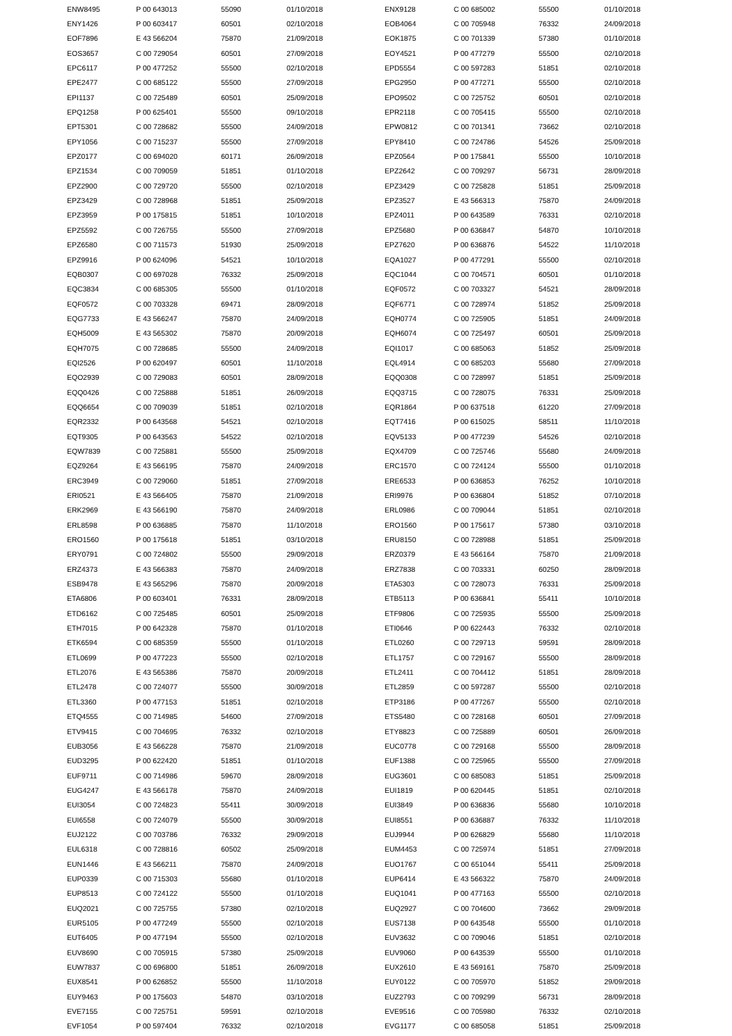| ENW8495 | P 00 643013 | 55090 | 01/10/2018 |
| ENY1426 | P 00 603417 | 60501 | 02/10/2018 |
| EOF7896 | E 43 566204 | 75870 | 21/09/2018 |
| EOS3657 | C 00 729054 | 60501 | 27/09/2018 |
| EPC6117 | P 00 477252 | 55500 | 02/10/2018 |
| EPE2477 | C 00 685122 | 55500 | 27/09/2018 |
| EPI1137 | C 00 725489 | 60501 | 25/09/2018 |
| EPQ1258 | P 00 625401 | 55500 | 09/10/2018 |
| EPT5301 | C 00 728682 | 55500 | 24/09/2018 |
| EPY1056 | C 00 715237 | 55500 | 27/09/2018 |
| EPZ0177 | C 00 694020 | 60171 | 26/09/2018 |
| EPZ1534 | C 00 709059 | 51851 | 01/10/2018 |
| EPZ2900 | C 00 729720 | 55500 | 02/10/2018 |
| EPZ3429 | C 00 728968 | 51851 | 25/09/2018 |
| EPZ3959 | P 00 175815 | 51851 | 10/10/2018 |
| EPZ5592 | C 00 726755 | 55500 | 27/09/2018 |
| EPZ6580 | C 00 711573 | 51930 | 25/09/2018 |
| EPZ9916 | P 00 624096 | 54521 | 10/10/2018 |
| EQB0307 | C 00 697028 | 76332 | 25/09/2018 |
| EQC3834 | C 00 685305 | 55500 | 01/10/2018 |
| EQF0572 | C 00 703328 | 69471 | 28/09/2018 |
| EQG7733 | E 43 566247 | 75870 | 24/09/2018 |
| EQH5009 | E 43 565302 | 75870 | 20/09/2018 |
| EQH7075 | C 00 728685 | 55500 | 24/09/2018 |
| EQI2526 | P 00 620497 | 60501 | 11/10/2018 |
| EQO2939 | C 00 729083 | 60501 | 28/09/2018 |
| EQQ0426 | C 00 725888 | 51851 | 26/09/2018 |
| EQQ6654 | C 00 709039 | 51851 | 02/10/2018 |
| EQR2332 | P 00 643568 | 54521 | 02/10/2018 |
| EQT9305 | P 00 643563 | 54522 | 02/10/2018 |
| EQW7839 | C 00 725881 | 55500 | 25/09/2018 |
| EQZ9264 | E 43 566195 | 75870 | 24/09/2018 |
| ERC3949 | C 00 729060 | 51851 | 27/09/2018 |
| ERI0521 | E 43 566405 | 75870 | 21/09/2018 |
| ERK2969 | E 43 566190 | 75870 | 24/09/2018 |
| ERL8598 | P 00 636885 | 75870 | 11/10/2018 |
| ERO1560 | P 00 175618 | 51851 | 03/10/2018 |
| ERY0791 | C 00 724802 | 55500 | 29/09/2018 |
| ERZ4373 | E 43 566383 | 75870 | 24/09/2018 |
| ESB9478 | E 43 565296 | 75870 | 20/09/2018 |
| ETA6806 | P 00 603401 | 76331 | 28/09/2018 |
| ETD6162 | C 00 725485 | 60501 | 25/09/2018 |
| ETH7015 | P 00 642328 | 75870 | 01/10/2018 |
| ETK6594 | C 00 685359 | 55500 | 01/10/2018 |
| ETL0699 | P 00 477223 | 55500 | 02/10/2018 |
| ETL2076 | E 43 565386 | 75870 | 20/09/2018 |
| ETL2478 | C 00 724077 | 55500 | 30/09/2018 |
| ETL3360 | P 00 477153 | 51851 | 02/10/2018 |
| ETQ4555 | C 00 714985 | 54600 | 27/09/2018 |
| ETV9415 | C 00 704695 | 76332 | 02/10/2018 |
| EUB3056 | E 43 566228 | 75870 | 21/09/2018 |
| EUD3295 | P 00 622420 | 51851 | 01/10/2018 |
| EUF9711 | C 00 714986 | 59670 | 28/09/2018 |
| EUG4247 | E 43 566178 | 75870 | 24/09/2018 |
| EUI3054 | C 00 724823 | 55411 | 30/09/2018 |
| EUI6558 | C 00 724079 | 55500 | 30/09/2018 |
| EUJ2122 | C 00 703786 | 76332 | 29/09/2018 |
| EUL6318 | C 00 728816 | 60502 | 25/09/2018 |
| EUN1446 | E 43 566211 | 75870 | 24/09/2018 |
| EUP0339 | C 00 715303 | 55680 | 01/10/2018 |
| EUP8513 | C 00 724122 | 55500 | 01/10/2018 |
| EUQ2021 | C 00 725755 | 57380 | 02/10/2018 |
| EUR5105 | P 00 477249 | 55500 | 02/10/2018 |
| EUT6405 | P 00 477194 | 55500 | 02/10/2018 |
| EUV8690 | C 00 705915 | 57380 | 25/09/2018 |
| EUW7837 | C 00 696800 | 51851 | 26/09/2018 |
| EUX8541 | P 00 626852 | 55500 | 11/10/2018 |
| EUY9463 | P 00 175603 | 54870 | 03/10/2018 |
| EVE7155 | C 00 725751 | 59591 | 02/10/2018 |
| EVF1054 | P 00 597404 | 76332 | 02/10/2018 |
| ENX9128 | C 00 685002 | 55500 | 01/10/2018 |
| EOB4064 | C 00 705948 | 76332 | 24/09/2018 |
| EOK1875 | C 00 701339 | 57380 | 01/10/2018 |
| EOY4521 | P 00 477279 | 55500 | 02/10/2018 |
| EPD5554 | C 00 597283 | 51851 | 02/10/2018 |
| EPG2950 | P 00 477271 | 55500 | 02/10/2018 |
| EPO9502 | C 00 725752 | 60501 | 02/10/2018 |
| EPR2118 | C 00 705415 | 55500 | 02/10/2018 |
| EPW0812 | C 00 701341 | 73662 | 02/10/2018 |
| EPY8410 | C 00 724786 | 54526 | 25/09/2018 |
| EPZ0564 | P 00 175841 | 55500 | 10/10/2018 |
| EPZ2642 | C 00 709297 | 56731 | 28/09/2018 |
| EPZ3429 | C 00 725828 | 51851 | 25/09/2018 |
| EPZ3527 | E 43 566313 | 75870 | 24/09/2018 |
| EPZ4011 | P 00 643589 | 76331 | 02/10/2018 |
| EPZ5680 | P 00 636847 | 54870 | 10/10/2018 |
| EPZ7620 | P 00 636876 | 54522 | 11/10/2018 |
| EQA1027 | P 00 477291 | 55500 | 02/10/2018 |
| EQC1044 | C 00 704571 | 60501 | 01/10/2018 |
| EQF0572 | C 00 703327 | 54521 | 28/09/2018 |
| EQF6771 | C 00 728974 | 51852 | 25/09/2018 |
| EQH0774 | C 00 725905 | 51851 | 24/09/2018 |
| EQH6074 | C 00 725497 | 60501 | 25/09/2018 |
| EQI1017 | C 00 685063 | 51852 | 25/09/2018 |
| EQL4914 | C 00 685203 | 55680 | 27/09/2018 |
| EQQ0308 | C 00 728997 | 51851 | 25/09/2018 |
| EQQ3715 | C 00 728075 | 76331 | 25/09/2018 |
| EQR1864 | P 00 637518 | 61220 | 27/09/2018 |
| EQT7416 | P 00 615025 | 58511 | 11/10/2018 |
| EQV5133 | P 00 477239 | 54526 | 02/10/2018 |
| EQX4709 | C 00 725746 | 55680 | 24/09/2018 |
| ERC1570 | C 00 724124 | 55500 | 01/10/2018 |
| ERE6533 | P 00 636853 | 76252 | 10/10/2018 |
| ERI9976 | P 00 636804 | 51852 | 07/10/2018 |
| ERL0986 | C 00 709044 | 51851 | 02/10/2018 |
| ERO1560 | P 00 175617 | 57380 | 03/10/2018 |
| ERU8150 | C 00 728988 | 51851 | 25/09/2018 |
| ERZ0379 | E 43 566164 | 75870 | 21/09/2018 |
| ERZ7838 | C 00 703331 | 60250 | 28/09/2018 |
| ETA5303 | C 00 728073 | 76331 | 25/09/2018 |
| ETB5113 | P 00 636841 | 55411 | 10/10/2018 |
| ETF9806 | C 00 725935 | 55500 | 25/09/2018 |
| ETI0646 | P 00 622443 | 76332 | 02/10/2018 |
| ETL0260 | C 00 729713 | 59591 | 28/09/2018 |
| ETL1757 | C 00 729167 | 55500 | 28/09/2018 |
| ETL2411 | C 00 704412 | 51851 | 28/09/2018 |
| ETL2859 | C 00 597287 | 55500 | 02/10/2018 |
| ETP3186 | P 00 477267 | 55500 | 02/10/2018 |
| ETS5480 | C 00 728168 | 60501 | 27/09/2018 |
| ETY8823 | C 00 725889 | 60501 | 26/09/2018 |
| EUC0778 | C 00 729168 | 55500 | 28/09/2018 |
| EUF1388 | C 00 725965 | 55500 | 27/09/2018 |
| EUG3601 | C 00 685083 | 51851 | 25/09/2018 |
| EUI1819 | P 00 620445 | 51851 | 02/10/2018 |
| EUI3849 | P 00 636836 | 55680 | 10/10/2018 |
| EUI8551 | P 00 636887 | 76332 | 11/10/2018 |
| EUJ9944 | P 00 626829 | 55680 | 11/10/2018 |
| EUM4453 | C 00 725974 | 51851 | 27/09/2018 |
| EUO1767 | C 00 651044 | 55411 | 25/09/2018 |
| EUP6414 | E 43 566322 | 75870 | 24/09/2018 |
| EUQ1041 | P 00 477163 | 55500 | 02/10/2018 |
| EUQ2927 | C 00 704600 | 73662 | 29/09/2018 |
| EUS7138 | P 00 643548 | 55500 | 01/10/2018 |
| EUV3632 | C 00 709046 | 51851 | 02/10/2018 |
| EUV9060 | P 00 643539 | 55500 | 01/10/2018 |
| EUX2610 | E 43 569161 | 75870 | 25/09/2018 |
| EUY0122 | C 00 705970 | 51852 | 29/09/2018 |
| EUZ2793 | C 00 709299 | 56731 | 28/09/2018 |
| EVE9516 | C 00 705980 | 76332 | 02/10/2018 |
| EVG1177 | C 00 685058 | 51851 | 25/09/2018 |